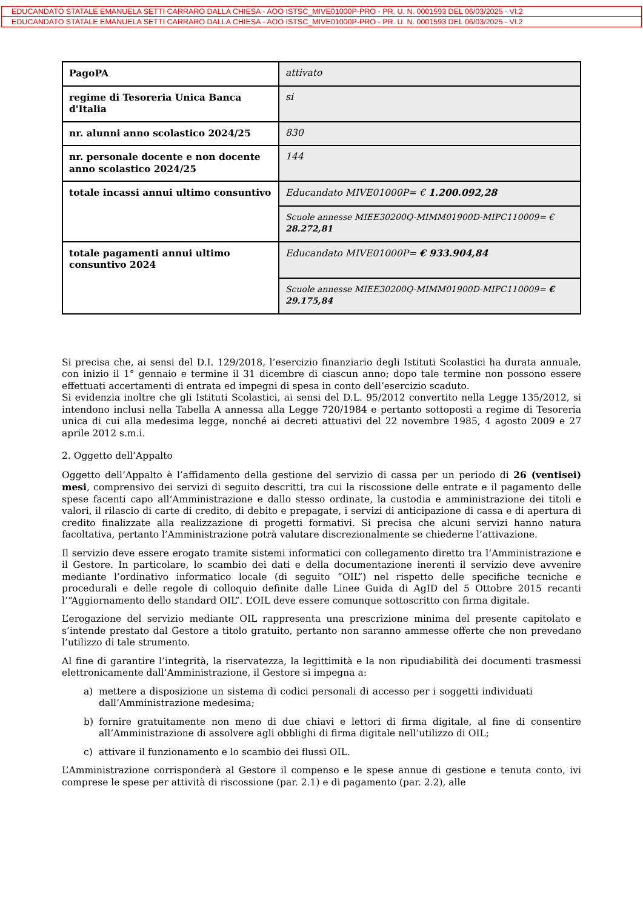EDUCANDATO STATALE EMANUELA SETTI CARRARO DALLA CHIESA - AOO ISTSC_MIVE01000P-PRO - PR. U. N. 0001593 DEL 06/03/2025 - VI.2
EDUCANDATO STATALE EMANUELA SETTI CARRARO DALLA CHIESA - AOO ISTSC_MIVE01000P-PRO - PR. U. N. 0001593 DEL 06/03/2025 - VI.2
| PagoPA | attivato |
| regime di Tesoreria Unica Banca d'Italia | si |
| nr. alunni anno scolastico 2024/25 | 830 |
| nr. personale docente e non docente anno scolastico 2024/25 | 144 |
| totale incassi annui ultimo consuntivo | Educandato MIVE01000P= € 1.200.092,28 |
| | Scuole annesse MIEE30200Q-MIMM01900D-MIPC110009= € 28.272,81 |
| totale pagamenti annui ultimo consuntivo 2024 | Educandato MIVE01000P= € 933.904,84 |
| | Scuole annesse MIEE30200Q-MIMM01900D-MIPC110009= € 29.175,84 |
Si precisa che, ai sensi del D.I. 129/2018, l’esercizio finanziario degli Istituti Scolastici ha durata annuale, con inizio il 1° gennaio e termine il 31 dicembre di ciascun anno; dopo tale termine non possono essere effettuati accertamenti di entrata ed impegni di spesa in conto dell’esercizio scaduto.
Si evidenzia inoltre che gli Istituti Scolastici, ai sensi del D.L. 95/2012 convertito nella Legge 135/2012, si intendono inclusi nella Tabella A annessa alla Legge 720/1984 e pertanto sottoposti a regime di Tesoreria unica di cui alla medesima legge, nonché ai decreti attuativi del 22 novembre 1985, 4 agosto 2009 e 27 aprile 2012 s.m.i.
2. Oggetto dell’Appalto
Oggetto dell’Appalto è l’affidamento della gestione del servizio di cassa per un periodo di 26 (ventisei) mesi, comprensivo dei servizi di seguito descritti, tra cui la riscossione delle entrate e il pagamento delle spese facenti capo all’Amministrazione e dallo stesso ordinate, la custodia e amministrazione dei titoli e valori, il rilascio di carte di credito, di debito e prepagate, i servizi di anticipazione di cassa e di apertura di credito finalizzate alla realizzazione di progetti formativi. Si precisa che alcuni servizi hanno natura facoltativa, pertanto l’Amministrazione potrà valutare discrezionalmente se chiederne l’attivazione.
Il servizio deve essere erogato tramite sistemi informatici con collegamento diretto tra l’Amministrazione e il Gestore. In particolare, lo scambio dei dati e della documentazione inerenti il servizio deve avvenire mediante l’ordinativo informatico locale (di seguito “OIL”) nel rispetto delle specifiche tecniche e procedurali e delle regole di colloquio definite dalle Linee Guida di AgID del 5 Ottobre 2015 recanti l’“Aggiornamento dello standard OIL”. L’OIL deve essere comunque sottoscritto con firma digitale.
L’erogazione del servizio mediante OIL rappresenta una prescrizione minima del presente capitolato e s’intende prestato dal Gestore a titolo gratuito, pertanto non saranno ammesse offerte che non prevedano l’utilizzo di tale strumento.
Al fine di garantire l’integrità, la riservatezza, la legittimità e la non ripudiabilità dei documenti trasmessi elettronicamente dall’Amministrazione, il Gestore si impegna a:
a) mettere a disposizione un sistema di codici personali di accesso per i soggetti individuati dall’Amministrazione medesima;
b) fornire gratuitamente non meno di due chiavi e lettori di firma digitale, al fine di consentire all’Amministrazione di assolvere agli obblighi di firma digitale nell’utilizzo di OIL;
c) attivare il funzionamento e lo scambio dei flussi OIL.
L’Amministrazione corrisponderà al Gestore il compenso e le spese annue di gestione e tenuta conto, ivi comprese le spese per attività di riscossione (par. 2.1) e di pagamento (par. 2.2), alle